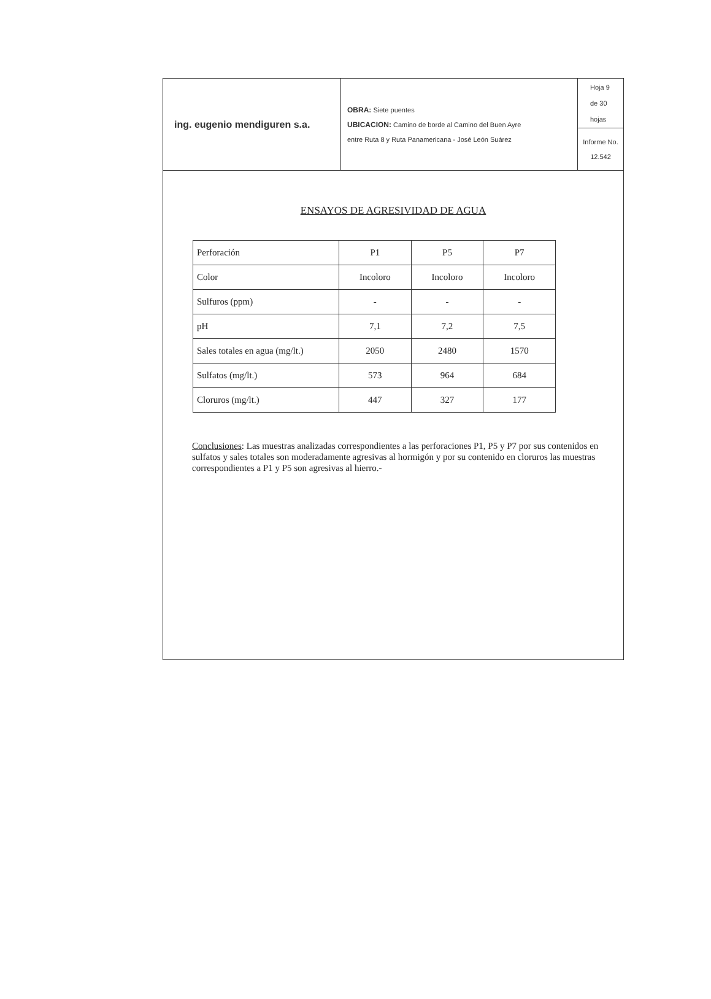| ing. eugenio mendiguren s.a. | OBRA: Siete puentes UBICACION: Camino de borde al Camino del Buen Ayre entre Ruta 8 y Ruta Panamericana - José León Suárez | Hoja 9 de 30 hojas |
| | | Informe No. 12.542 |
ENSAYOS DE AGRESIVIDAD DE AGUA
| Perforación | P1 | P5 | P7 |
| Color | Incoloro | Incoloro | Incoloro |
| Sulfuros (ppm) | - | - | - |
| pH | 7,1 | 7,2 | 7,5 |
| Sales totales en agua (mg/lt.) | 2050 | 2480 | 1570 |
| Sulfatos (mg/lt.) | 573 | 964 | 684 |
| Cloruros (mg/lt.) | 447 | 327 | 177 |
Conclusiones: Las muestras analizadas correspondientes a las perforaciones P1, P5 y P7 por sus contenidos en sulfatos y sales totales son moderadamente agresivas al hormigón y por su contenido en cloruros las muestras correspondientes a P1 y P5 son agresivas al hierro.-